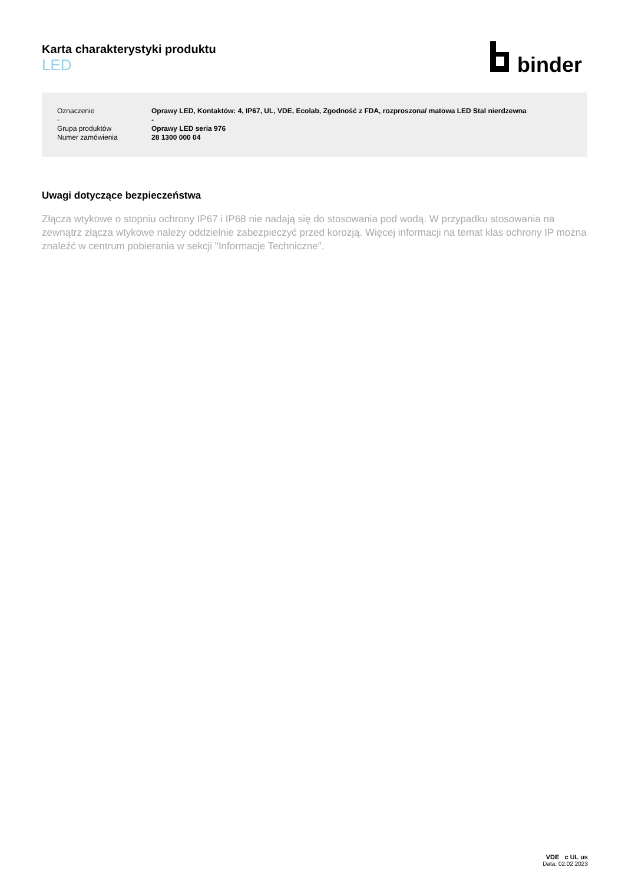Karta charakterystyki produktu
LED
binder
| Oznaczenie | Oprawy LED, Kontaktów: 4, IP67, UL, VDE, Ecolab, Zgodność z FDA, rozproszona/ matowa LED Stal nierdzewna |
| - | - |
| Grupa produktów | Oprawy LED seria 976 |
| Numer zamówienia | 28 1300 000 04 |
Uwagi dotyczące bezpieczeństwa
Złącza wtykowe o stopniu ochrony IP67 i IP68 nie nadają się do stosowania pod wodą. W przypadku stosowania na zewnątrz złącza wtykowe należy oddzielnie zabezpieczyć przed korozją. Więcej informacji na temat klas ochrony IP można znaleźć w centrum pobierania w sekcji "Informacje Techniczne".
VDE c UL us
Data: 02.02.2023